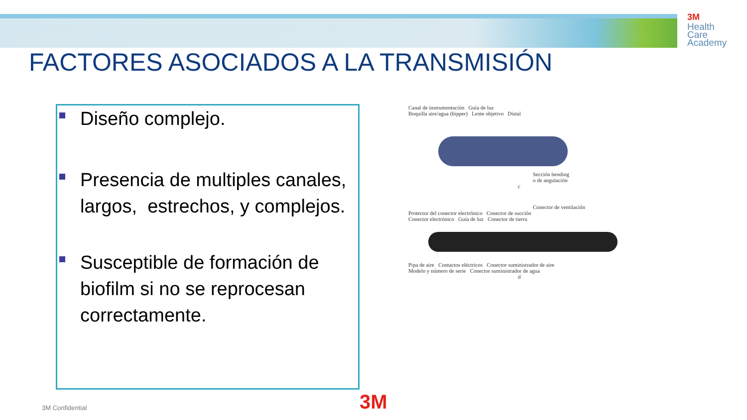3M
Health
Care
Academy
FACTORES ASOCIADOS A LA TRANSMISIÓN
Diseño complejo.
Presencia de multiples canales, largos, estrechos, y complejos.
Susceptible de formación de biofilm si no se reprocesan correctamente.
Canal de instrumentación Guía de luz
Boquilla aire/agua (bipper) Lente objetivo Distal
Sección bending
o de angulación
c
Conector de ventilación
Protector del conector electrónico Conector de succión
Conector electrónico Guía de luz Conector de tierra
Pipa de aire Contactos eléctricos Conector suministrador de aire
Modelo y número de serie Conector suministrador de agua
d
3M Confidential 3M